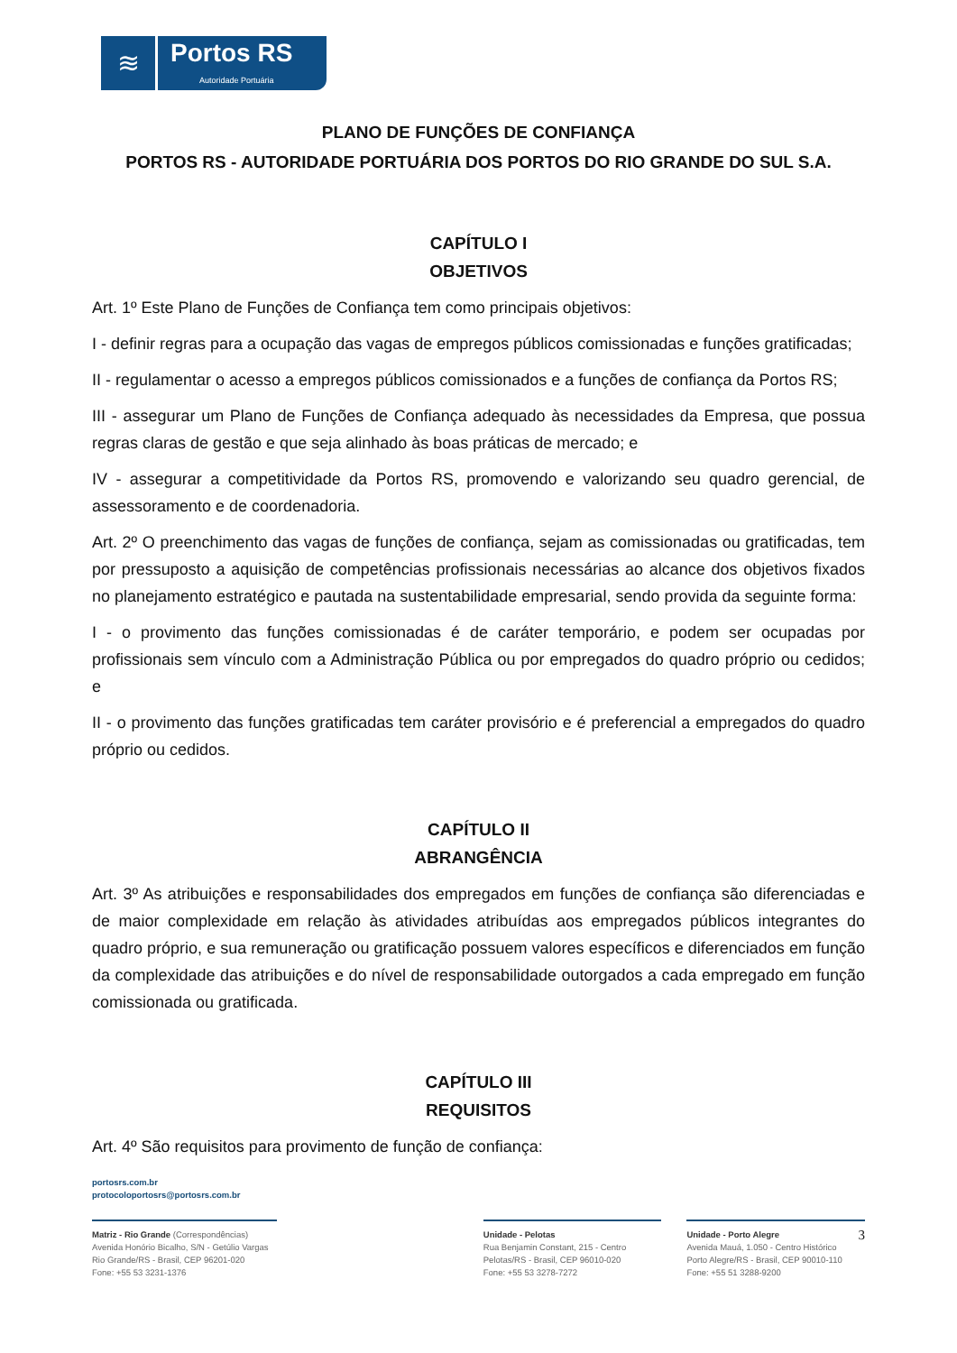≋
Portos RS
Autoridade Portuária
PLANO DE FUNÇÕES DE CONFIANÇA
PORTOS RS - AUTORIDADE PORTUÁRIA DOS PORTOS DO RIO GRANDE DO SUL S.A.
CAPÍTULO I
OBJETIVOS
Art. 1º Este Plano de Funções de Confiança tem como principais objetivos:
I - definir regras para a ocupação das vagas de empregos públicos comissionadas e funções gratificadas;
II - regulamentar o acesso a empregos públicos comissionados e a funções de confiança da Portos RS;
III - assegurar um Plano de Funções de Confiança adequado às necessidades da Empresa, que possua regras claras de gestão e que seja alinhado às boas práticas de mercado; e
IV - assegurar a competitividade da Portos RS, promovendo e valorizando seu quadro gerencial, de assessoramento e de coordenadoria.
Art. 2º O preenchimento das vagas de funções de confiança, sejam as comissionadas ou gratificadas, tem por pressuposto a aquisição de competências profissionais necessárias ao alcance dos objetivos fixados no planejamento estratégico e pautada na sustentabilidade empresarial, sendo provida da seguinte forma:
I - o provimento das funções comissionadas é de caráter temporário, e podem ser ocupadas por profissionais sem vínculo com a Administração Pública ou por empregados do quadro próprio ou cedidos; e
II - o provimento das funções gratificadas tem caráter provisório e é preferencial a empregados do quadro próprio ou cedidos.
CAPÍTULO II
ABRANGÊNCIA
Art. 3º As atribuições e responsabilidades dos empregados em funções de confiança são diferenciadas e de maior complexidade em relação às atividades atribuídas aos empregados públicos integrantes do quadro próprio, e sua remuneração ou gratificação possuem valores específicos e diferenciados em função da complexidade das atribuições e do nível de responsabilidade outorgados a cada empregado em função comissionada ou gratificada.
CAPÍTULO III
REQUISITOS
Art. 4º São requisitos para provimento de função de confiança:
portosrs.com.br
protocoloportosrs@portosrs.com.br
Matriz - Rio Grande (Correspondências)
Avenida Honório Bicalho, S/N - Getúlio Vargas
Rio Grande/RS - Brasil, CEP 96201-020
Fone: +55 53 3231-1376
Unidade - Pelotas
Rua Benjamin Constant, 215 - Centro
Pelotas/RS - Brasil, CEP 96010-020
Fone: +55 53 3278-7272
Unidade - Porto Alegre 3
Avenida Mauá, 1.050 - Centro Histórico
Porto Alegre/RS - Brasil, CEP 90010-110
Fone: +55 51 3288-9200